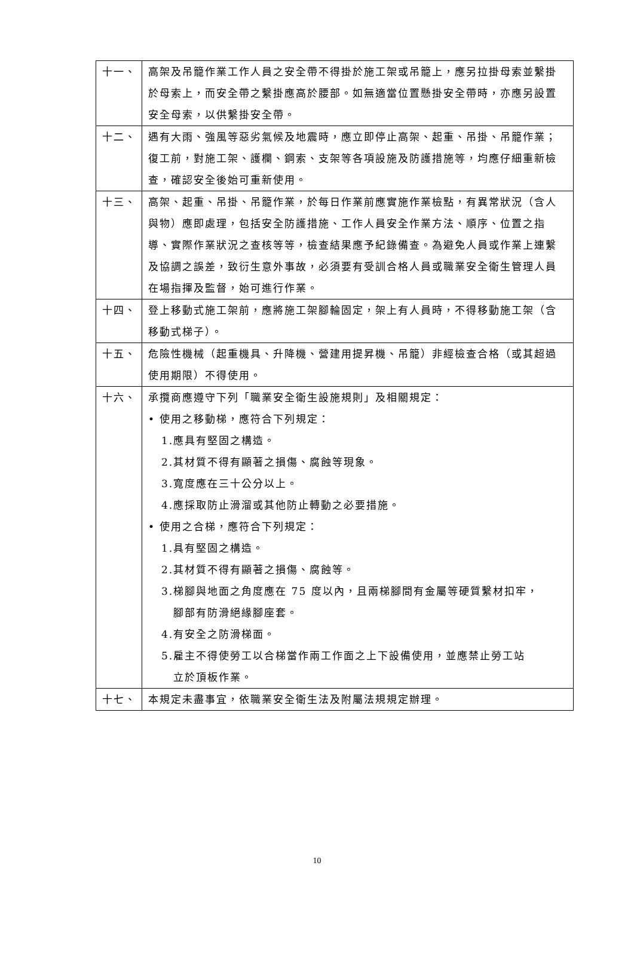| 十一、 | 高架及吊籠作業工作人員之安全帶不得掛於施工架或吊籠上，應另拉掛母索並繫掛於母索上，而安全帶之繫掛應高於腰部。如無適當位置懸掛安全帶時，亦應另設置安全母索，以供繫掛安全帶。 |
| 十二、 | 遇有大雨、強風等惡劣氣候及地震時，應立即停止高架、起重、吊掛、吊籠作業；復工前，對施工架、護欄、鋼索、支架等各項設施及防護措施等，均應仔細重新檢查，確認安全後始可重新使用。 |
| 十三、 | 高架、起重、吊掛、吊籠作業，於每日作業前應實施作業檢點，有異常狀況（含人與物）應即處理，包括安全防護措施、工作人員安全作業方法、順序、位置之指導、實際作業狀況之查核等等，檢查結果應予紀錄備查。為避免人員或作業上連繫及協調之誤差，致衍生意外事故，必須要有受訓合格人員或職業安全衛生管理人員在場指揮及監督，始可進行作業。 |
| 十四、 | 登上移動式施工架前，應將施工架腳輪固定，架上有人員時，不得移動施工架（含移動式梯子）。 |
| 十五、 | 危險性機械（起重機具、升降機、營建用提昇機、吊籠）非經檢查合格（或其超過使用期限）不得使用。 |
| 十六、 | 承攬商應遵守下列「職業安全衛生設施規則」及相關規定： • 使用之移動梯，應符合下列規定： 1.應具有堅固之構造。 2.其材質不得有顯著之損傷、腐蝕等現象。 3.寬度應在三十公分以上。 4.應採取防止滑溜或其他防止轉動之必要措施。 • 使用之合梯，應符合下列規定： 1.具有堅固之構造。 2.其材質不得有顯著之損傷、腐蝕等。 3.梯腳與地面之角度應在 75 度以內，且兩梯腳間有金屬等硬質繫材扣牢， 腳部有防滑絕緣腳座套。 4.有安全之防滑梯面。 5.雇主不得使勞工以合梯當作兩工作面之上下設備使用，並應禁止勞工站 立於頂板作業。 |
| 十七、 | 本規定未盡事宜，依職業安全衛生法及附屬法規規定辦理。 |
10